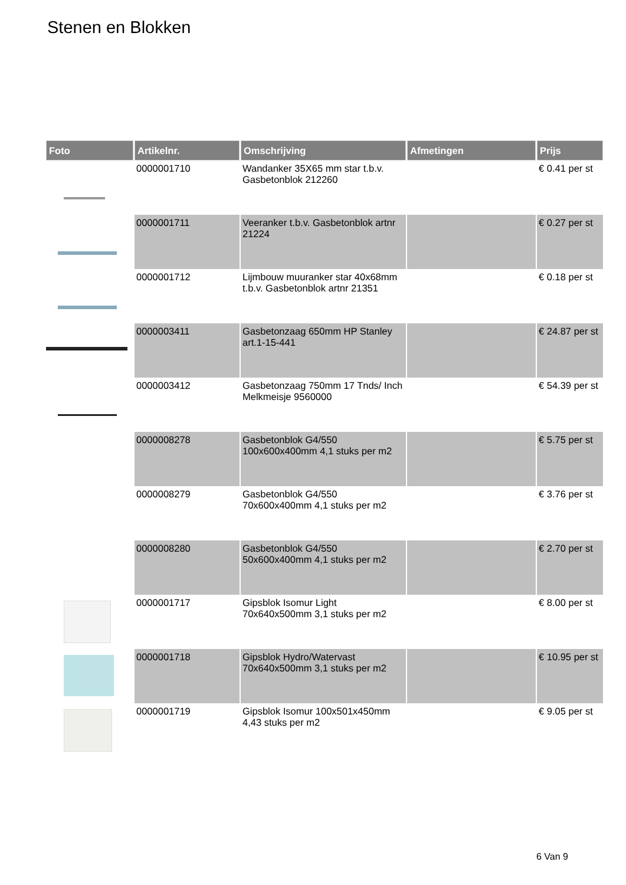Stenen en Blokken
| Foto | Artikelnr. | Omschrijving | Afmetingen | Prijs |
| --- | --- | --- | --- | --- |
| | 0000001710 | Wandanker 35X65 mm star t.b.v. Gasbetonblok 212260 | | € 0.41 per st |
| | 0000001711 | Veeranker t.b.v. Gasbetonblok artnr 21224 | | € 0.27 per st |
| | 0000001712 | Lijmbouw muuranker star 40x68mm t.b.v. Gasbetonblok artnr 21351 | | € 0.18 per st |
| | 0000003411 | Gasbetonzaag 650mm HP Stanley art.1-15-441 | | € 24.87 per st |
| | 0000003412 | Gasbetonzaag 750mm 17 Tnds/ Inch Melkmeisje 9560000 | | € 54.39 per st |
| | 0000008278 | Gasbetonblok G4/550 100x600x400mm 4,1 stuks per m2 | | € 5.75 per st |
| | 0000008279 | Gasbetonblok G4/550 70x600x400mm 4,1 stuks per m2 | | € 3.76 per st |
| | 0000008280 | Gasbetonblok G4/550 50x600x400mm 4,1 stuks per m2 | | € 2.70 per st |
| | 0000001717 | Gipsblok Isomur Light 70x640x500mm 3,1 stuks per m2 | | € 8.00 per st |
| | 0000001718 | Gipsblok Hydro/Watervast 70x640x500mm 3,1 stuks per m2 | | € 10.95 per st |
| | 0000001719 | Gipsblok Isomur 100x501x450mm 4,43 stuks per m2 | | € 9.05 per st |
6 Van 9